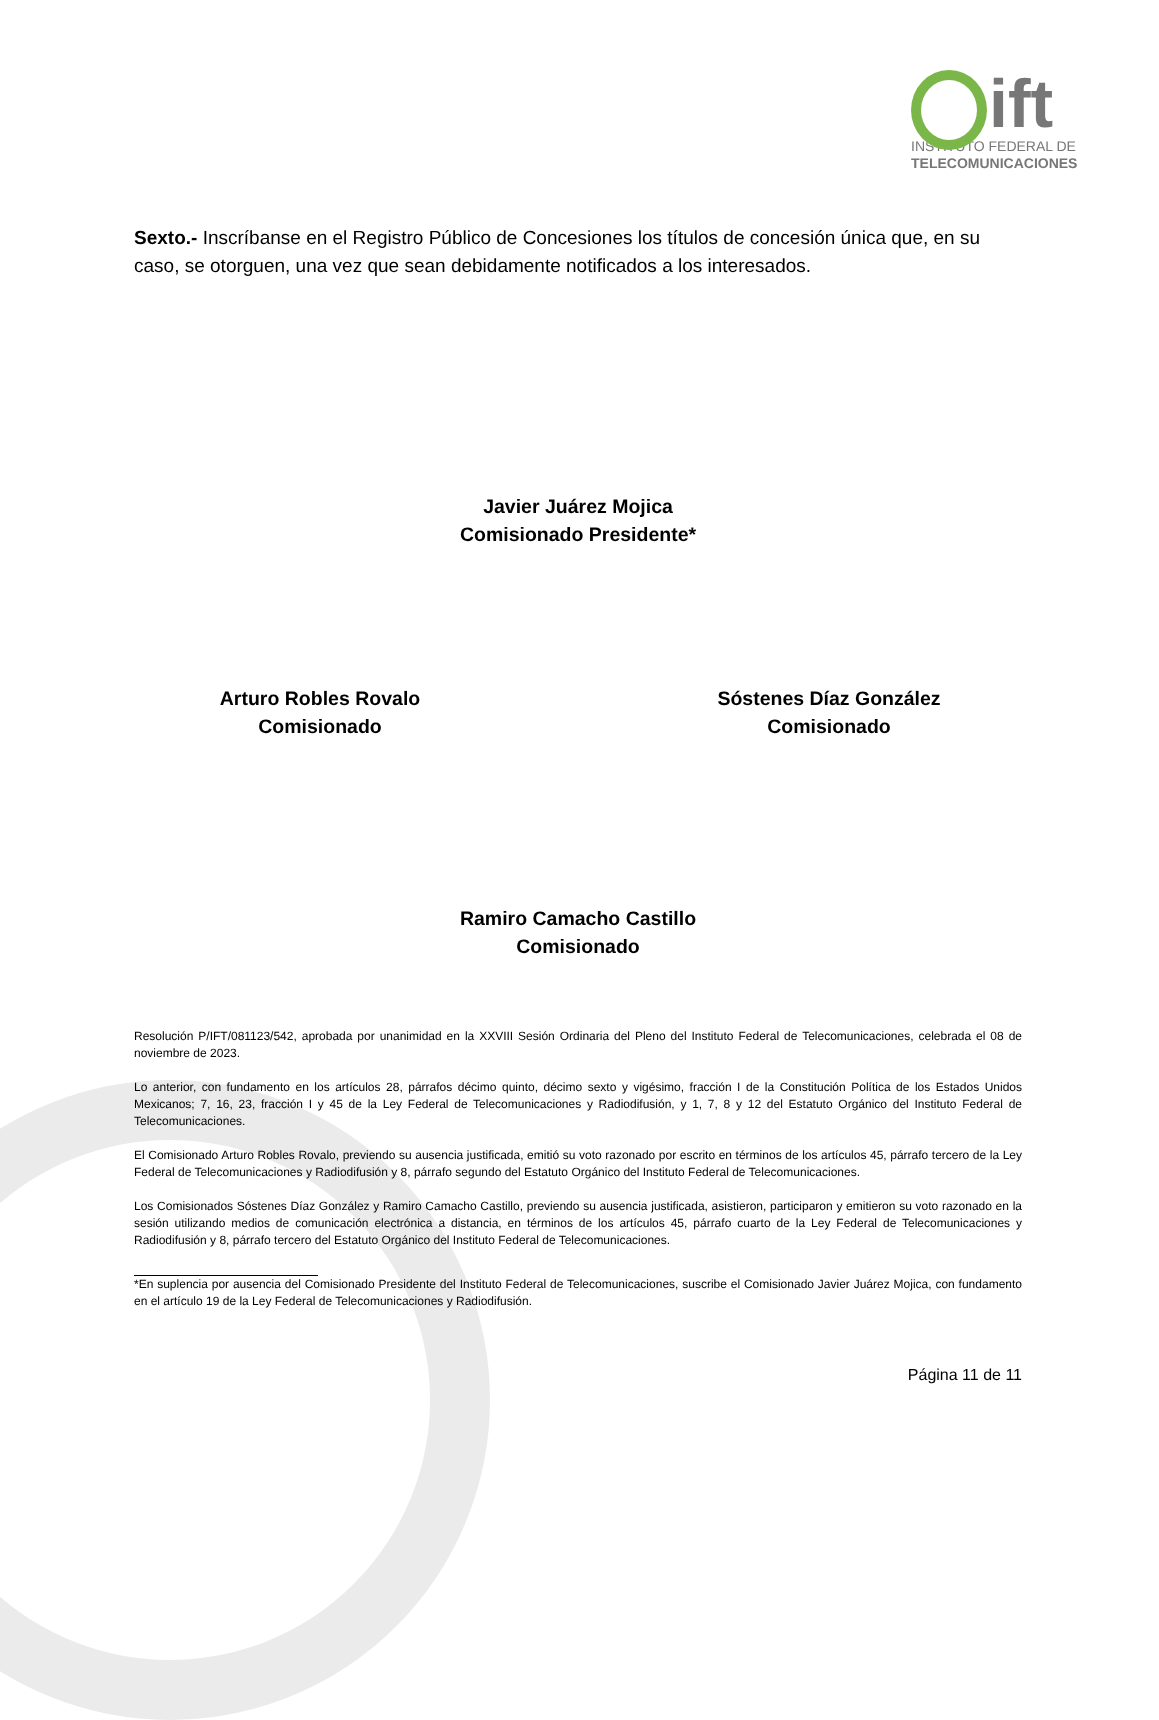ift
INSTITUTO FEDERAL DE
TELECOMUNICACIONES
Sexto.- Inscríbanse en el Registro Público de Concesiones los títulos de concesión única que, en su caso, se otorguen, una vez que sean debidamente notificados a los interesados.
Javier Juárez Mojica
Comisionado Presidente*
Arturo Robles Rovalo
Comisionado
Sóstenes Díaz González
Comisionado
Ramiro Camacho Castillo
Comisionado
Resolución P/IFT/081123/542, aprobada por unanimidad en la XXVIII Sesión Ordinaria del Pleno del Instituto Federal de Telecomunicaciones, celebrada el 08 de noviembre de 2023.
Lo anterior, con fundamento en los artículos 28, párrafos décimo quinto, décimo sexto y vigésimo, fracción I de la Constitución Política de los Estados Unidos Mexicanos; 7, 16, 23, fracción I y 45 de la Ley Federal de Telecomunicaciones y Radiodifusión, y 1, 7, 8 y 12 del Estatuto Orgánico del Instituto Federal de Telecomunicaciones.
El Comisionado Arturo Robles Rovalo, previendo su ausencia justificada, emitió su voto razonado por escrito en términos de los artículos 45, párrafo tercero de la Ley Federal de Telecomunicaciones y Radiodifusión y 8, párrafo segundo del Estatuto Orgánico del Instituto Federal de Telecomunicaciones.
Los Comisionados Sóstenes Díaz González y Ramiro Camacho Castillo, previendo su ausencia justificada, asistieron, participaron y emitieron su voto razonado en la sesión utilizando medios de comunicación electrónica a distancia, en términos de los artículos 45, párrafo cuarto de la Ley Federal de Telecomunicaciones y Radiodifusión y 8, párrafo tercero del Estatuto Orgánico del Instituto Federal de Telecomunicaciones.
*En suplencia por ausencia del Comisionado Presidente del Instituto Federal de Telecomunicaciones, suscribe el Comisionado Javier Juárez Mojica, con fundamento en el artículo 19 de la Ley Federal de Telecomunicaciones y Radiodifusión.
Página 11 de 11